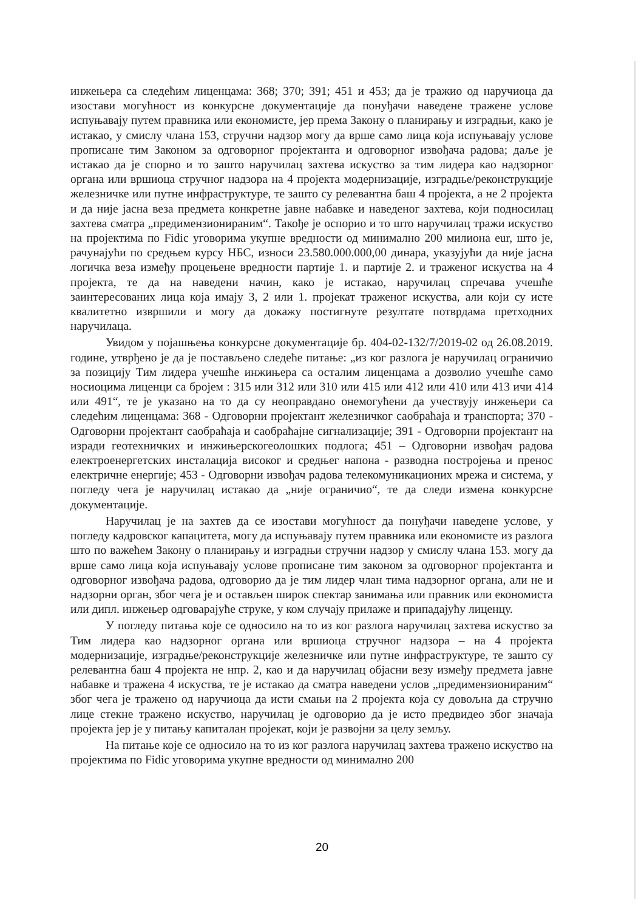инжењера са следећим лиценцама: 368; 370; 391; 451 и 453; да је тражио од наручиоца да изостави могућност из конкурсне документације да понуђачи наведене тражене услове испуњавају путем правника или економисте, јер према Закону о планирању и изградњи, како је истакао, у смислу члана 153, стручни надзор могу да врше само лица која испуњавају услове прописане тим Законом за одговорног пројектанта и одговорног извођача радова; даље је истакао да је спорно и то зашто наручилац захтева искуство за тим лидера као надзорног органа или вршиоца стручног надзора на 4 пројекта модернизације, изградње/реконструкције железничке или путне инфраструктуре, те зашто су релевантна баш 4 пројекта, а не 2 пројекта и да није јасна веза предмета конкретне јавне набавке и наведеног захтева, који подносилац захтева сматра „предимензионираним“. Такође је оспорио и то што наручилац тражи искуство на пројектима по Fidic уговорима укупне вредности од минимално 200 милиона eur, што је, рачунајући по средњем курсу НБС, износи 23.580.000.000,00 динара, указујући да није јасна логичка веза између процењене вредности партије 1. и партије 2. и траженог искуства на 4 пројекта, те да на наведени начин, како је истакао, наручилац спречава учешће заинтересованих лица која имају 3, 2 или 1. пројекат траженог искуства, али који су исте квалитетно извршили и могу да докажу постигнуте резултате потврдама претходних наручилаца.
Увидом у појашњења конкурсне документације бр. 404-02-132/7/2019-02 од 26.08.2019. године, утврђено је да је постављено следеће питање: „из ког разлога је наручилац ограничио за позицију Тим лидера учешће инжињера са осталим лиценцама а дозволио учешће само носиоцима лиценци са бројем : 315 или 312 или 310 или 415 или 412 или 410 или 413 ичи 414 или 491“, те је указано на то да су неоправдано онемогућени да учествују инжењери са следећим лиценцама: 368 - Одговорни пројектант железничког саобраћаја и транспорта; 370 - Одговорни пројектант саобраћаја и саобраћајне сигнализације; 391 - Одговорни пројектант на изради геотехничких и инжињерскогеолошких подлога; 451 – Одговорни извођач радова електроенергетских инсталациjа високог и средњег напона - разводна постројења и пренос електричне енергије; 453 - Одговорни извођач радова телекомуникационих мрежа и система, у погледу чега је наручилац истакао да „није ограничио“, те да следи измена конкурсне документације.
Наручилац је на захтев да се изостави могућност да понуђачи наведене услове, у погледу кадровског капацитета, могу да испуњавају путем правника или економисте из разлога што по важећем Закону о планирању и изградњи стручни надзор у смислу члана 153. могу да врше само лица која испуњавају услове прописане тим законом за одговорног пројектанта и одговорног извођача радова, одговорио да је тим лидер члан тима надзорног органа, али не и надзорни орган, због чега је и остављен широк спектар занимања или правник или економиста или дипл. инжењер одговарајуће струке, у ком случају прилаже и припадајућу лиценцу.
У погледу питања које се односило на то из ког разлога наручилац захтева искуство за Тим лидера као надзорног органа или вршиоца стручног надзора – на 4 пројекта модернизације, изградње/реконструкције железничке или путне инфраструктуре, те зашто су релевантна баш 4 пројекта не нпр. 2, као и да наручилац објасни везу између предмета јавне набавке и тражена 4 искуства, те је истакао да сматра наведени услов „предимензионираним“ због чега је тражено од наручиоца да исти смањи на 2 пројекта која су довољна да стручно лице стекне тражено искуство, наручилац је одговорио да је исто предвидео због значаја пројекта јер је у питању капиталан пројекат, који је развојни за целу земљу.
На питање које се односило на то из ког разлога наручилац захтева тражено искуство на пројектима по Fidic уговорима укупне вредности од минимално 200
20